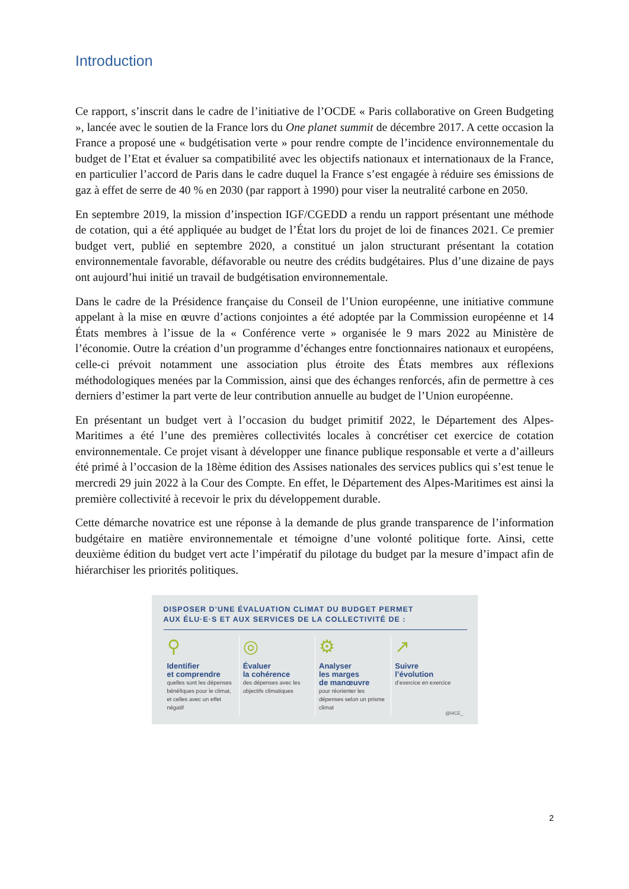Introduction
Ce rapport, s’inscrit dans le cadre de l’initiative de l’OCDE « Paris collaborative on Green Budgeting », lancée avec le soutien de la France lors du One planet summit de décembre 2017. A cette occasion la France a proposé une « budgétisation verte » pour rendre compte de l’incidence environnementale du budget de l’Etat et évaluer sa compatibilité avec les objectifs nationaux et internationaux de la France, en particulier l’accord de Paris dans le cadre duquel la France s’est engagée à réduire ses émissions de gaz à effet de serre de 40 % en 2030 (par rapport à 1990) pour viser la neutralité carbone en 2050.
En septembre 2019, la mission d’inspection IGF/CGEDD a rendu un rapport présentant une méthode de cotation, qui a été appliquée au budget de l’État lors du projet de loi de finances 2021. Ce premier budget vert, publié en septembre 2020, a constitué un jalon structurant présentant la cotation environnementale favorable, défavorable ou neutre des crédits budgétaires. Plus d’une dizaine de pays ont aujourd’hui initié un travail de budgétisation environnementale.
Dans le cadre de la Présidence française du Conseil de l’Union européenne, une initiative commune appelant à la mise en œuvre d’actions conjointes a été adoptée par la Commission européenne et 14 États membres à l’issue de la « Conférence verte » organisée le 9 mars 2022 au Ministère de l’économie. Outre la création d’un programme d’échanges entre fonctionnaires nationaux et européens, celle-ci prévoit notamment une association plus étroite des États membres aux réflexions méthodologiques menées par la Commission, ainsi que des échanges renforcés, afin de permettre à ces derniers d’estimer la part verte de leur contribution annuelle au budget de l’Union européenne.
En présentant un budget vert à l’occasion du budget primitif 2022, le Département des Alpes-Maritimes a été l’une des premières collectivités locales à concrétiser cet exercice de cotation environnementale. Ce projet visant à développer une finance publique responsable et verte a d’ailleurs été primé à l’occasion de la 18ème édition des Assises nationales des services publics qui s’est tenue le mercredi 29 juin 2022 à la Cour des Compte. En effet, le Département des Alpes-Maritimes est ainsi la première collectivité à recevoir le prix du développement durable.
Cette démarche novatrice est une réponse à la demande de plus grande transparence de l’information budgétaire en matière environnementale et témoigne d’une volonté politique forte. Ainsi, cette deuxième édition du budget vert acte l’impératif du pilotage du budget par la mesure d’impact afin de hiérarchiser les priorités politiques.
DISPOSER D’UNE ÉVALUATION CLIMAT DU BUDGET PERMET
AUX ÉLU·E·S ET AUX SERVICES DE LA COLLECTIVITÉ DE :
⚲
Identifier
et comprendre
quelles sont les dépenses bénéfiques pour le climat, et celles avec un effet négatif
◎
Évaluer
la cohérence
des dépenses avec les objectifs climatiques
⚙
Analyser
les marges
de manœuvre
pour réorienter les dépenses selon un prisme climat
↗
Suivre
l’évolution
d’exercice en exercice
@I4CE_
2